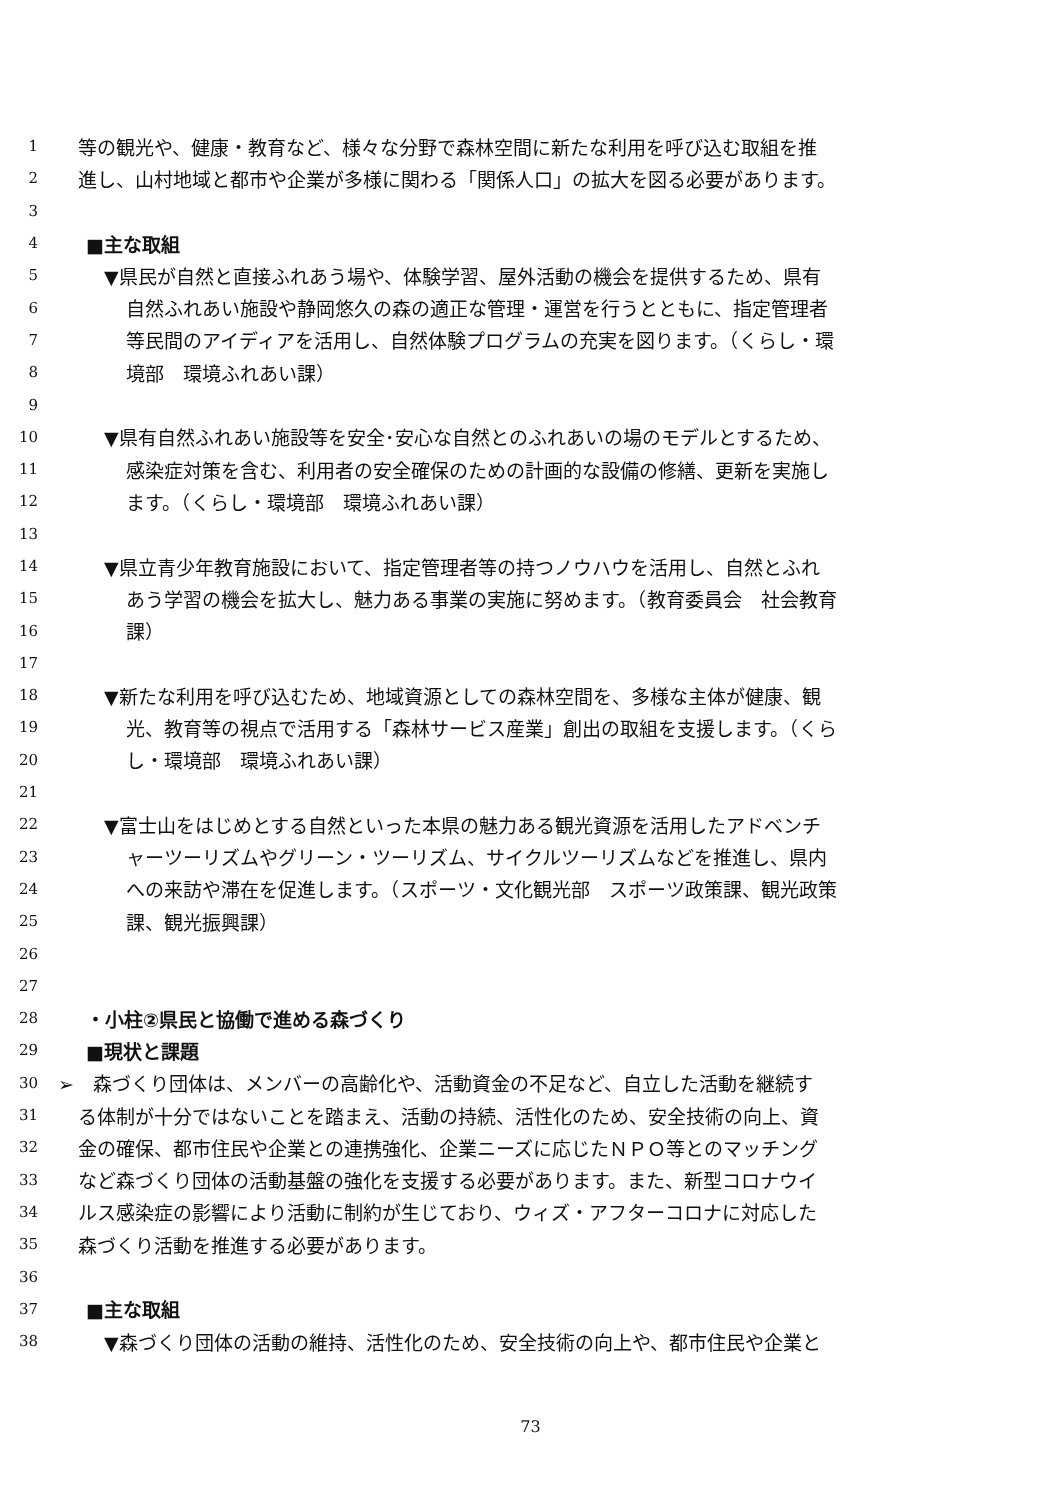1 等の観光や、健康・教育など、様々な分野で森林空間に新たな利用を呼び込む取組を推
2 進し、山村地域と都市や企業が多様に関わる「関係人口」の拡大を図る必要があります。
3
4 ■主な取組
5 ▼県民が自然と直接ふれあう場や、体験学習、屋外活動の機会を提供するため、県有
6 自然ふれあい施設や静岡悠久の森の適正な管理・運営を行うとともに、指定管理者
7 等民間のアイディアを活用し、自然体験プログラムの充実を図ります。（くらし・環
8 境部　環境ふれあい課）
9
10 ▼県有自然ふれあい施設等を安全･安心な自然とのふれあいの場のモデルとするため、
11 感染症対策を含む、利用者の安全確保のための計画的な設備の修繕、更新を実施し
12 ます。（くらし・環境部　環境ふれあい課）
13
14 ▼県立青少年教育施設において、指定管理者等の持つノウハウを活用し、自然とふれ
15 あう学習の機会を拡大し、魅力ある事業の実施に努めます。（教育委員会　社会教育
16 課）
17
18 ▼新たな利用を呼び込むため、地域資源としての森林空間を、多様な主体が健康、観
19 光、教育等の視点で活用する「森林サービス産業」創出の取組を支援します。（くら
20 し・環境部　環境ふれあい課）
21
22 ▼富士山をはじめとする自然といった本県の魅力ある観光資源を活用したアドベンチ
23 ャーツーリズムやグリーン・ツーリズム、サイクルツーリズムなどを推進し、県内
24 への来訪や滞在を促進します。（スポーツ・文化観光部　スポーツ政策課、観光政策
25 課、観光振興課）
26
27
28 ・小柱②県民と協働で進める森づくり
29 ■現状と課題
30 ➢　森づくり団体は、メンバーの高齢化や、活動資金の不足など、自立した活動を継続す
31 る体制が十分ではないことを踏まえ、活動の持続、活性化のため、安全技術の向上、資
32 金の確保、都市住民や企業との連携強化、企業ニーズに応じたＮＰＯ等とのマッチング
33 など森づくり団体の活動基盤の強化を支援する必要があります。また、新型コロナウイ
34 ルス感染症の影響により活動に制約が生じており、ウィズ・アフターコロナに対応した
35 森づくり活動を推進する必要があります。
36
37 ■主な取組
38 ▼森づくり団体の活動の維持、活性化のため、安全技術の向上や、都市住民や企業と
73